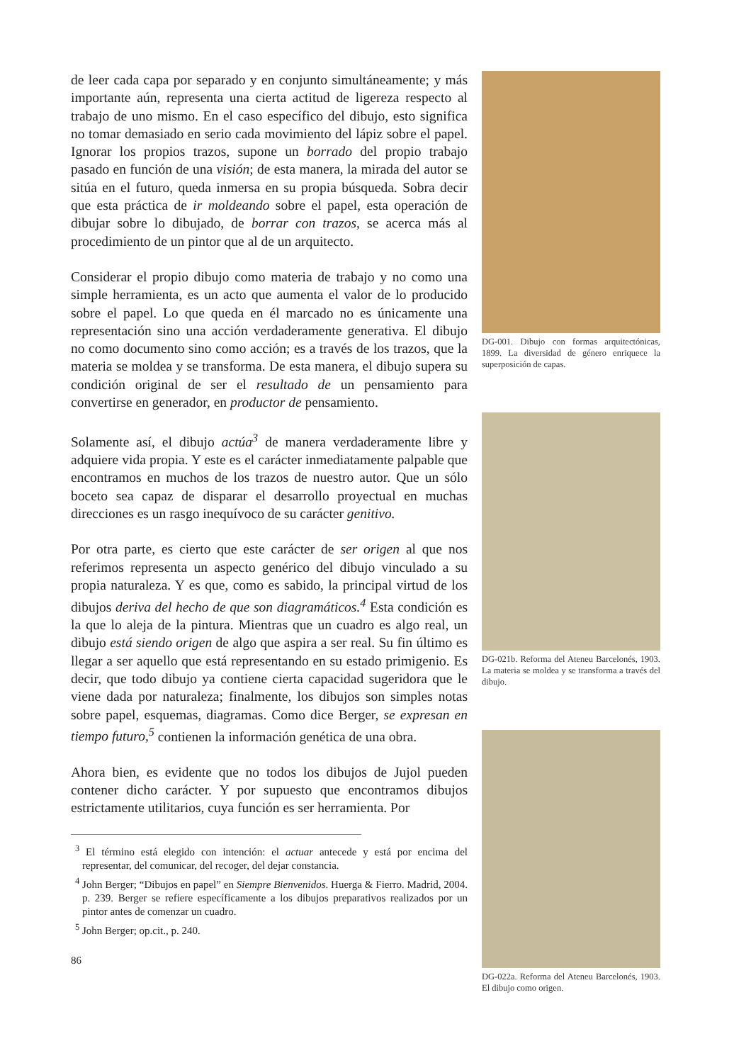de leer cada capa por separado y en conjunto simultáneamente; y más importante aún, representa una cierta actitud de ligereza respecto al trabajo de uno mismo. En el caso específico del dibujo, esto significa no tomar demasiado en serio cada movimiento del lápiz sobre el papel. Ignorar los propios trazos, supone un borrado del propio trabajo pasado en función de una visión; de esta manera, la mirada del autor se sitúa en el futuro, queda inmersa en su propia búsqueda. Sobra decir que esta práctica de ir moldeando sobre el papel, esta operación de dibujar sobre lo dibujado, de borrar con trazos, se acerca más al procedimiento de un pintor que al de un arquitecto.
Considerar el propio dibujo como materia de trabajo y no como una simple herramienta, es un acto que aumenta el valor de lo producido sobre el papel. Lo que queda en él marcado no es únicamente una representación sino una acción verdaderamente generativa. El dibujo no como documento sino como acción; es a través de los trazos, que la materia se moldea y se transforma. De esta manera, el dibujo supera su condición original de ser el resultado de un pensamiento para convertirse en generador, en productor de pensamiento.
Solamente así, el dibujo actúa<sup>3</sup> de manera verdaderamente libre y adquiere vida propia. Y este es el carácter inmediatamente palpable que encontramos en muchos de los trazos de nuestro autor. Que un sólo boceto sea capaz de disparar el desarrollo proyectual en muchas direcciones es un rasgo inequívoco de su carácter genitivo.
Por otra parte, es cierto que este carácter de ser origen al que nos referimos representa un aspecto genérico del dibujo vinculado a su propia naturaleza. Y es que, como es sabido, la principal virtud de los dibujos deriva del hecho de que son diagramáticos.<sup>4</sup> Esta condición es la que lo aleja de la pintura. Mientras que un cuadro es algo real, un dibujo está siendo origen de algo que aspira a ser real. Su fin último es llegar a ser aquello que está representando en su estado primigenio. Es decir, que todo dibujo ya contiene cierta capacidad sugeridora que le viene dada por naturaleza; finalmente, los dibujos son simples notas sobre papel, esquemas, diagramas. Como dice Berger, se expresan en tiempo futuro,<sup>5</sup> contienen la información genética de una obra.
Ahora bien, es evidente que no todos los dibujos de Jujol pueden contener dicho carácter. Y por supuesto que encontramos dibujos estrictamente utilitarios, cuya función es ser herramienta. Por
<sup>3</sup> El término está elegido con intención: el actuar antecede y está por encima del representar, del comunicar, del recoger, del dejar constancia.
<sup>4</sup> John Berger; “Dibujos en papel” en Siempre Bienvenidos. Huerga & Fierro. Madrid, 2004. p. 239. Berger se refiere específicamente a los dibujos preparativos realizados por un pintor antes de comenzar un cuadro.
<sup>5</sup> John Berger; op.cit., p. 240.
86
DG-001. Dibujo con formas arquitectónicas, 1899. La diversidad de género enriquece la superposición de capas.
DG-021b. Reforma del Ateneu Barcelonés, 1903. La materia se moldea y se transforma a través del dibujo.
DG-022a. Reforma del Ateneu Barcelonés, 1903. El dibujo como origen.